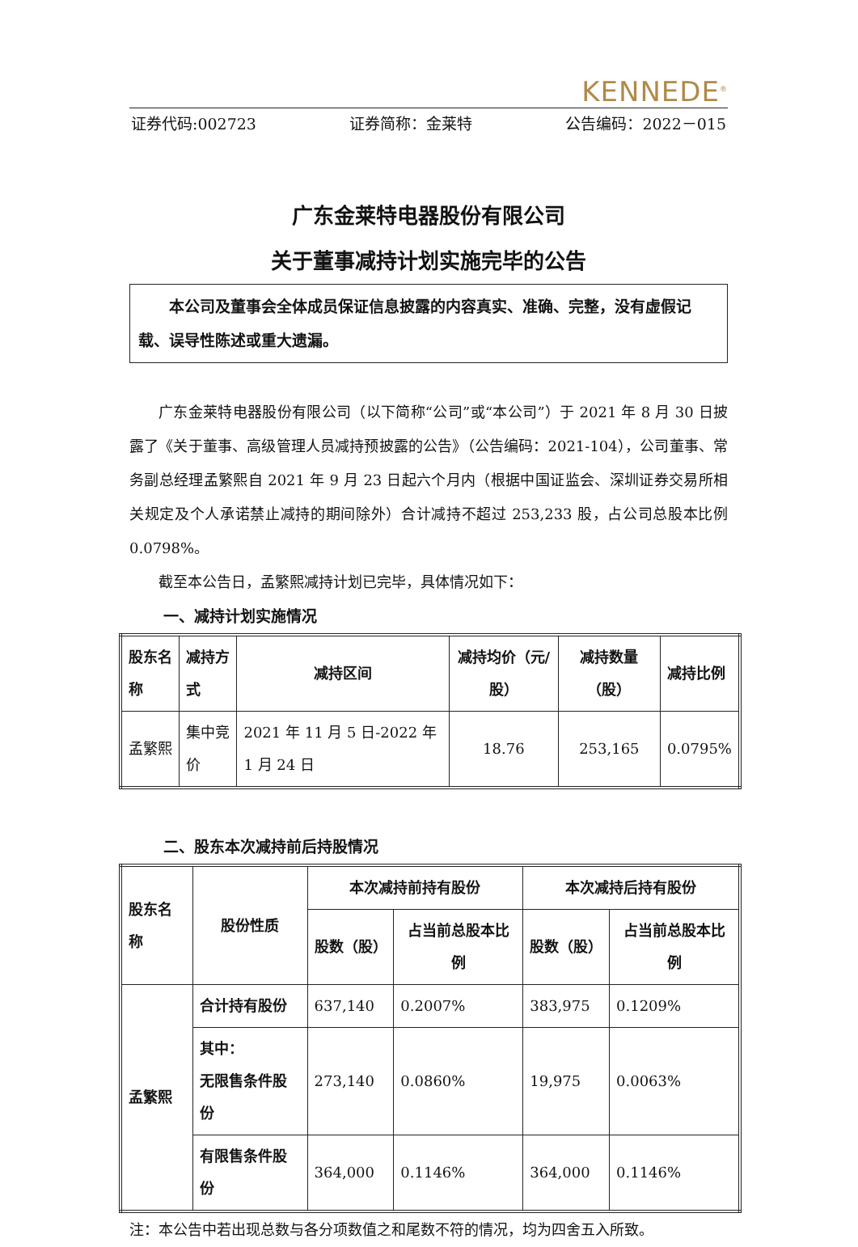KENNEDE<sup>®</sup>
证券代码:002723 证券简称：金莱特 公告编码：2022－015
广东金莱特电器股份有限公司
关于董事减持计划实施完毕的公告
本公司及董事会全体成员保证信息披露的内容真实、准确、完整，没有虚假记载、误导性陈述或重大遗漏。
广东金莱特电器股份有限公司（以下简称“公司”或“本公司”）于 2021 年 8 月 30 日披露了《关于董事、高级管理人员减持预披露的公告》（公告编码：2021-104），公司董事、常务副总经理孟繁熙自 2021 年 9 月 23 日起六个月内（根据中国证监会、深圳证券交易所相关规定及个人承诺禁止减持的期间除外）合计减持不超过 253,233 股，占公司总股本比例 0.0798%。
截至本公告日，孟繁熙减持计划已完毕，具体情况如下：
一、减持计划实施情况
| 股东名称 | 减持方式 | 减持区间 | 减持均价（元/股） | 减持数量（股） | 减持比例 |
| --- | --- | --- | --- | --- | --- |
| 孟繁熙 | 集中竞价 | 2021 年 11 月 5 日-2022 年 1 月 24 日 | 18.76 | 253,165 | 0.0795% |
二、股东本次减持前后持股情况
| 股东名称 | 股份性质 | 本次减持前持有股份 | | 本次减持后持有股份 | |
| --- | --- | --- | --- | --- | --- |
| | | 股数（股） | 占当前总股本比例 | 股数（股） | 占当前总股本比例 |
| 孟繁熙 | 合计持有股份 | 637,140 | 0.2007% | 383,975 | 0.1209% |
| | 其中： 无限售条件股份 | 273,140 | 0.0860% | 19,975 | 0.0063% |
| | 有限售条件股份 | 364,000 | 0.1146% | 364,000 | 0.1146% |
注：本公告中若出现总数与各分项数值之和尾数不符的情况，均为四舍五入所致。